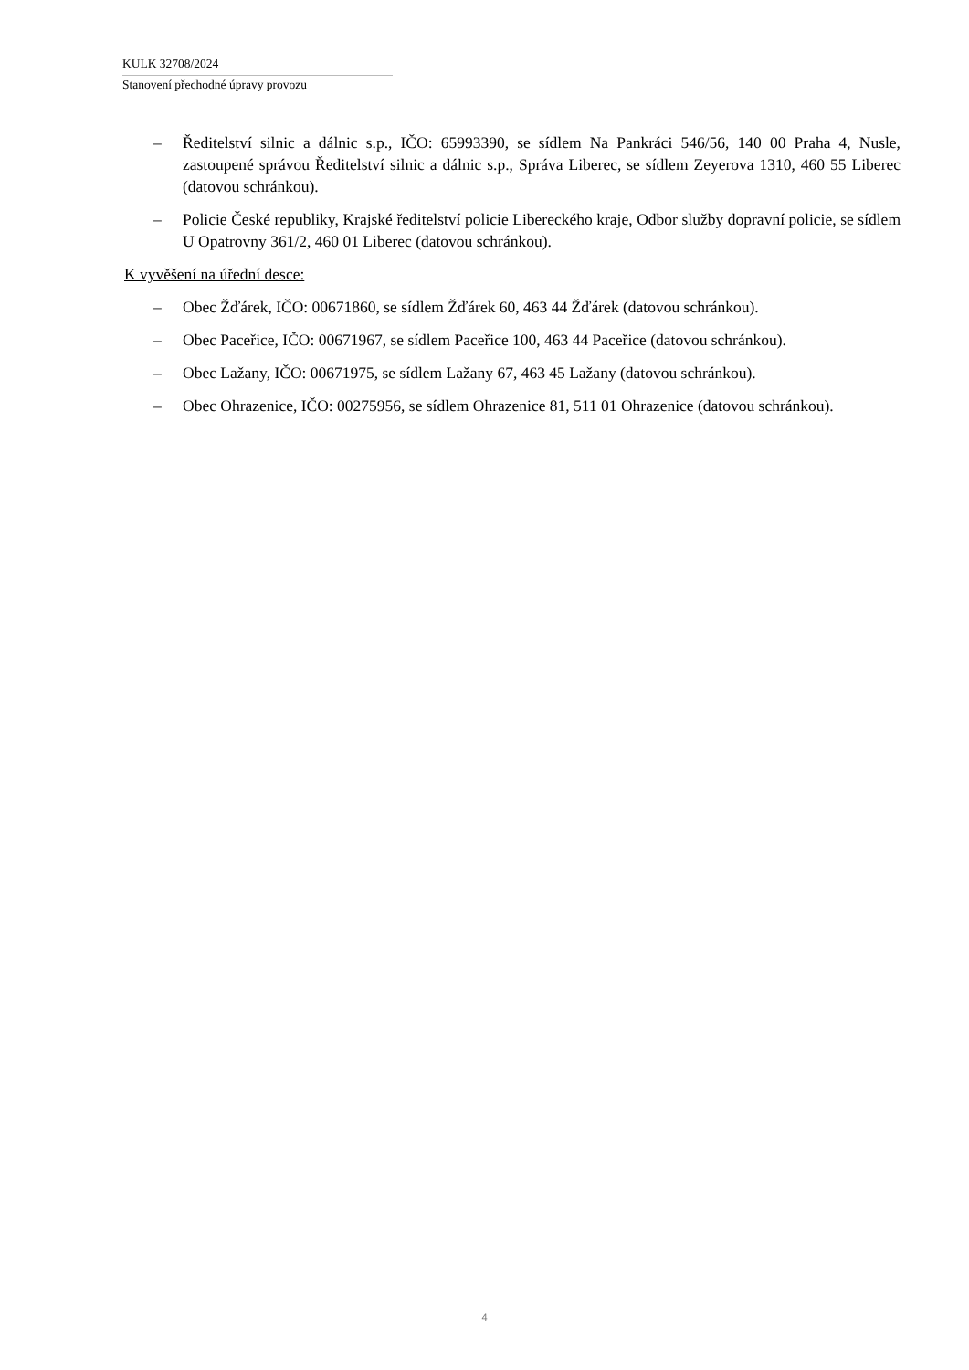KULK 32708/2024
Stanovení přechodné úpravy provozu
– Ředitelství silnic a dálnic s.p., IČO: 65993390, se sídlem Na Pankráci 546/56, 140 00 Praha 4, Nusle, zastoupené správou Ředitelství silnic a dálnic s.p., Správa Liberec, se sídlem Zeyerova 1310, 460 55 Liberec (datovou schránkou).
– Policie České republiky, Krajské ředitelství policie Libereckého kraje, Odbor služby dopravní policie, se sídlem U Opatrovny 361/2, 460 01 Liberec (datovou schránkou).
K vyvěšení na úřední desce:
– Obec Žďárek, IČO: 00671860, se sídlem Žďárek 60, 463 44 Žďárek (datovou schránkou).
– Obec Paceřice, IČO: 00671967, se sídlem Paceřice 100, 463 44 Paceřice (datovou schránkou).
– Obec Lažany, IČO: 00671975, se sídlem Lažany 67, 463 45 Lažany (datovou schránkou).
– Obec Ohrazenice, IČO: 00275956, se sídlem Ohrazenice 81, 511 01 Ohrazenice (datovou schránkou).
4